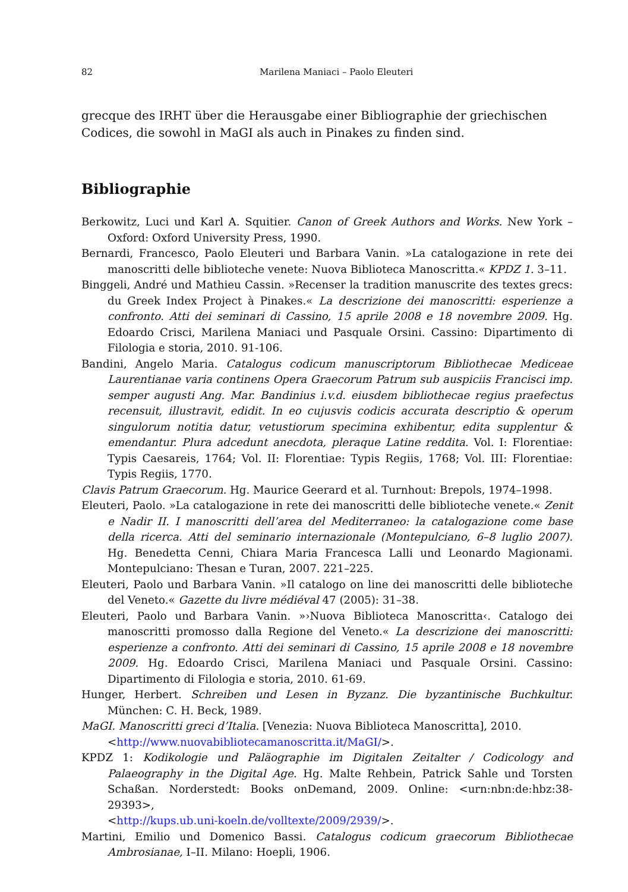82 Marilena Maniaci – Paolo Eleuteri
grecque des IRHT über die Herausgabe einer Bibliographie der griechischen Codices, die sowohl in MaGI als auch in Pinakes zu finden sind.
Bibliographie
Berkowitz, Luci und Karl A. Squitier. Canon of Greek Authors and Works. New York – Oxford: Oxford University Press, 1990.
Bernardi, Francesco, Paolo Eleuteri und Barbara Vanin. »La catalogazione in rete dei manoscritti delle biblioteche venete: Nuova Biblioteca Manoscritta.« KPDZ 1. 3–11.
Binggeli, André und Mathieu Cassin. »Recenser la tradition manuscrite des textes grecs: du Greek Index Project à Pinakes.« La descrizione dei manoscritti: esperienze a confronto. Atti dei seminari di Cassino, 15 aprile 2008 e 18 novembre 2009. Hg. Edoardo Crisci, Marilena Maniaci und Pasquale Orsini. Cassino: Dipartimento di Filologia e storia, 2010. 91-106.
Bandini, Angelo Maria. Catalogus codicum manuscriptorum Bibliothecae Mediceae Laurentianae varia continens Opera Graecorum Patrum sub auspiciis Francisci imp. semper augusti Ang. Mar. Bandinius i.v.d. eiusdem bibliothecae regius praefectus recensuit, illustravit, edidit. In eo cujusvis codicis accurata descriptio & operum singulorum notitia datur, vetustiorum specimina exhibentur, edita supplentur & emendantur. Plura adcedunt anecdota, pleraque Latine reddita. Vol. I: Florentiae: Typis Caesareis, 1764; Vol. II: Florentiae: Typis Regiis, 1768; Vol. III: Florentiae: Typis Regiis, 1770.
Clavis Patrum Graecorum. Hg. Maurice Geerard et al. Turnhout: Brepols, 1974–1998.
Eleuteri, Paolo. »La catalogazione in rete dei manoscritti delle biblioteche venete.« Zenit e Nadir II. I manoscritti dell’area del Mediterraneo: la catalogazione come base della ricerca. Atti del seminario internazionale (Montepulciano, 6–8 luglio 2007). Hg. Benedetta Cenni, Chiara Maria Francesca Lalli und Leonardo Magionami. Montepulciano: Thesan e Turan, 2007. 221–225.
Eleuteri, Paolo und Barbara Vanin. »Il catalogo on line dei manoscritti delle biblioteche del Veneto.« Gazette du livre médiéval 47 (2005): 31–38.
Eleuteri, Paolo und Barbara Vanin. »›Nuova Biblioteca Manoscritta‹. Catalogo dei manoscritti promosso dalla Regione del Veneto.« La descrizione dei manoscritti: esperienze a confronto. Atti dei seminari di Cassino, 15 aprile 2008 e 18 novembre 2009. Hg. Edoardo Crisci, Marilena Maniaci und Pasquale Orsini. Cassino: Dipartimento di Filologia e storia, 2010. 61-69.
Hunger, Herbert. Schreiben und Lesen in Byzanz. Die byzantinische Buchkultur. München: C. H. Beck, 1989.
MaGI. Manoscritti greci d’Italia. [Venezia: Nuova Biblioteca Manoscritta], 2010.
<http://www.nuovabibliotecamanoscritta.it/MaGI/>.
KPDZ 1: Kodikologie und Paläographie im Digitalen Zeitalter / Codicology and Palaeography in the Digital Age. Hg. Malte Rehbein, Patrick Sahle und Torsten Schaßan. Norderstedt: Books onDemand, 2009. Online: <urn:nbn:de:hbz:38-29393>,
<http://kups.ub.uni-koeln.de/volltexte/2009/2939/>.
Martini, Emilio und Domenico Bassi. Catalogus codicum graecorum Bibliothecae Ambrosianae, I–II. Milano: Hoepli, 1906.